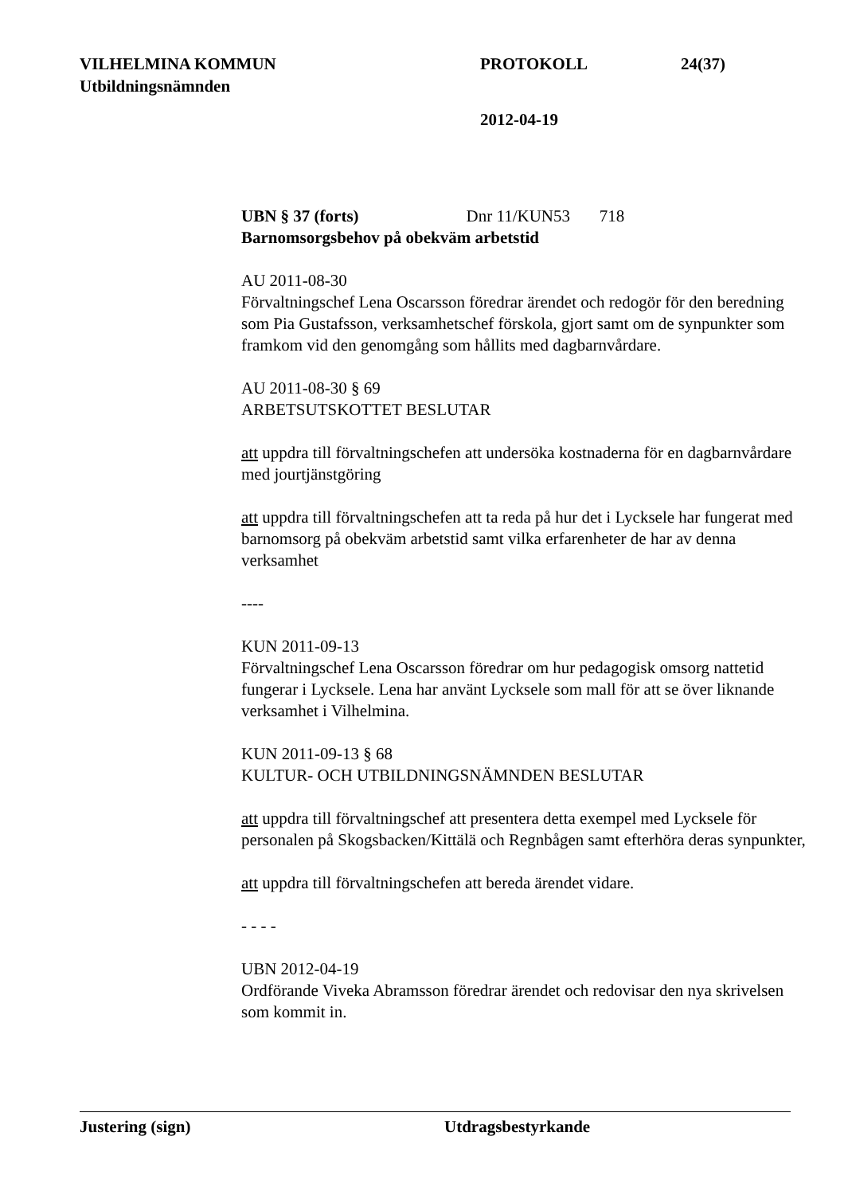VILHELMINA KOMMUN PROTOKOLL 24(37)
Utbildningsnämnden
2012-04-19
UBN § 37 (forts) Dnr 11/KUN53 718
Barnomsorgsbehov på obekväm arbetstid
AU 2011-08-30
Förvaltningschef Lena Oscarsson föredrar ärendet och redogör för den beredning som Pia Gustafsson, verksamhetschef förskola, gjort samt om de synpunkter som framkom vid den genomgång som hållits med dagbarnvårdare.
AU 2011-08-30 § 69
ARBETSUTSKOTTET BESLUTAR
att uppdra till förvaltningschefen att undersöka kostnaderna för en dagbarnvårdare med jourtjänstgöring
att uppdra till förvaltningschefen att ta reda på hur det i Lycksele har fungerat med barnomsorg på obekväm arbetstid samt vilka erfarenheter de har av denna verksamhet
----
KUN 2011-09-13
Förvaltningschef Lena Oscarsson föredrar om hur pedagogisk omsorg nattetid fungerar i Lycksele. Lena har använt Lycksele som mall för att se över liknande verksamhet i Vilhelmina.
KUN 2011-09-13 § 68
KULTUR- OCH UTBILDNINGSNÄMNDEN BESLUTAR
att uppdra till förvaltningschef att presentera detta exempel med Lycksele för personalen på Skogsbacken/Kittälä och Regnbågen samt efterhöra deras synpunkter,
att uppdra till förvaltningschefen att bereda ärendet vidare.
- - - -
UBN 2012-04-19
Ordförande Viveka Abramsson föredrar ärendet och redovisar den nya skrivelsen som kommit in.
Justering (sign) Utdragsbestyrkande